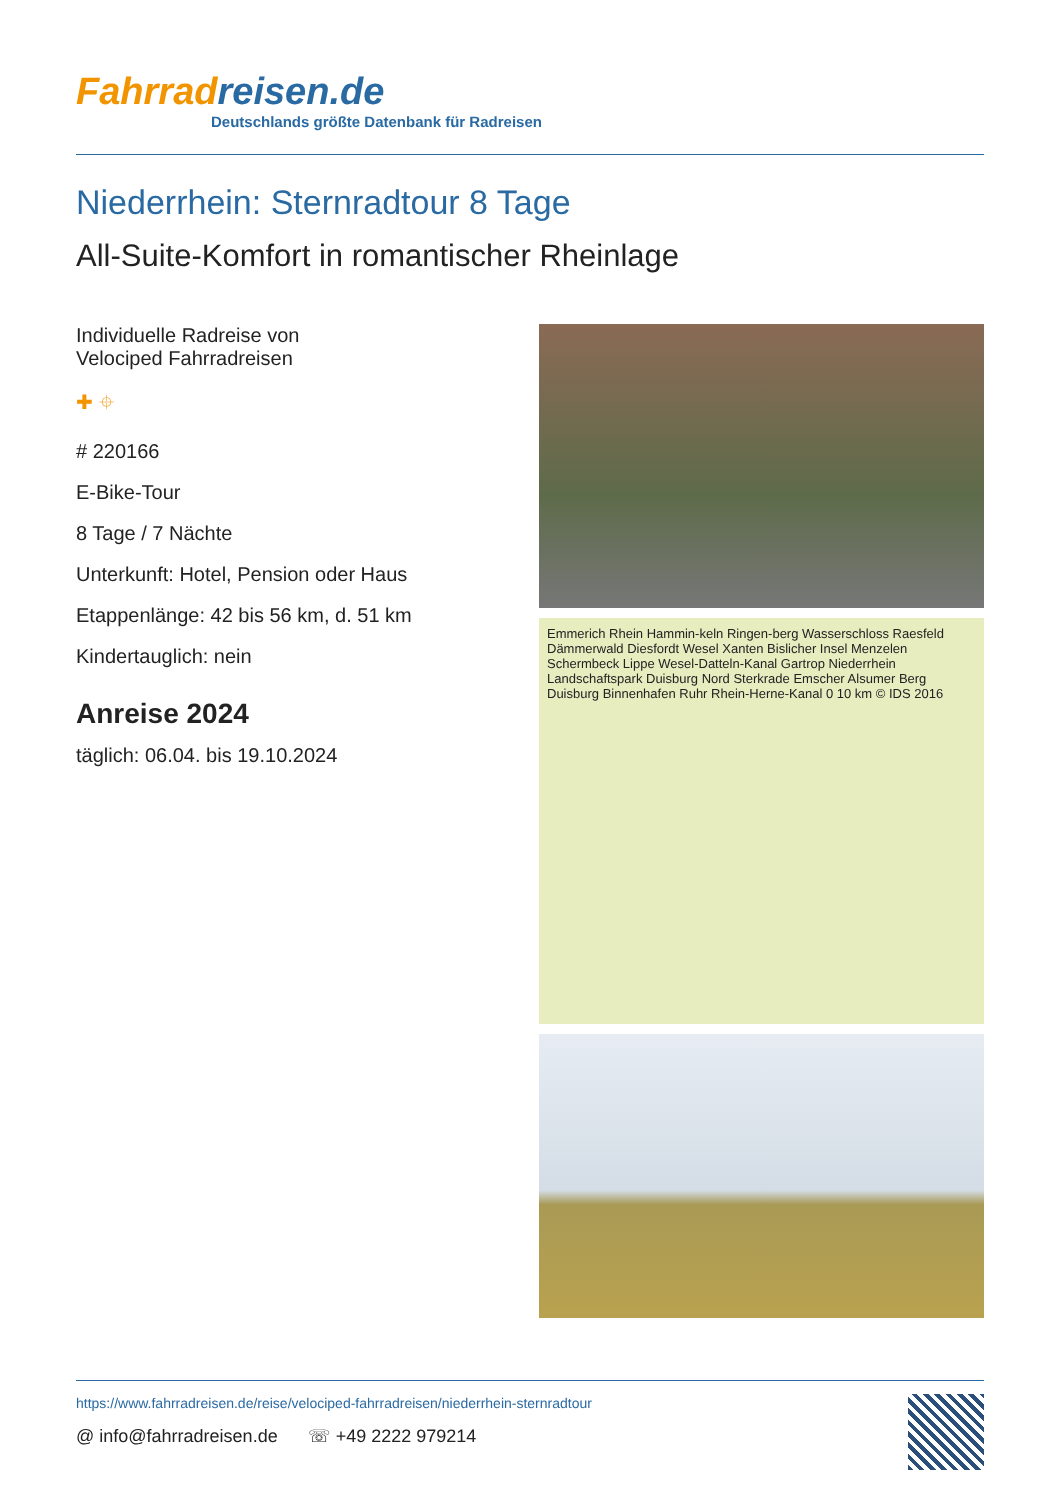Fahrradreisen.de
Deutschlands größte Datenbank für Radreisen
Niederrhein: Sternradtour 8 Tage
All-Suite-Komfort in romantischer Rheinlage
Individuelle Radreise von
Velociped Fahrradreisen
✚ ⌖
# 220166
E-Bike-Tour
8 Tage / 7 Nächte
Unterkunft: Hotel, Pension oder Haus
Etappenlänge: 42 bis 56 km, d. 51 km
Kindertauglich: nein
Anreise 2024
täglich: 06.04. bis 19.10.2024
Emmerich Rhein Hammin-keln Ringen-berg Wasserschloss Raesfeld Dämmerwald Diesfordt Wesel Xanten Bislicher Insel Menzelen Schermbeck Lippe Wesel-Datteln-Kanal Gartrop Niederrhein Landschaftspark Duisburg Nord Sterkrade Emscher Alsumer Berg Duisburg Binnenhafen Ruhr Rhein-Herne-Kanal 0 10 km © IDS 2016
https://www.fahrradreisen.de/reise/velociped-fahrradreisen/niederrhein-sternradtour
@ info@fahrradreisen.de ☏ +49 2222 979214